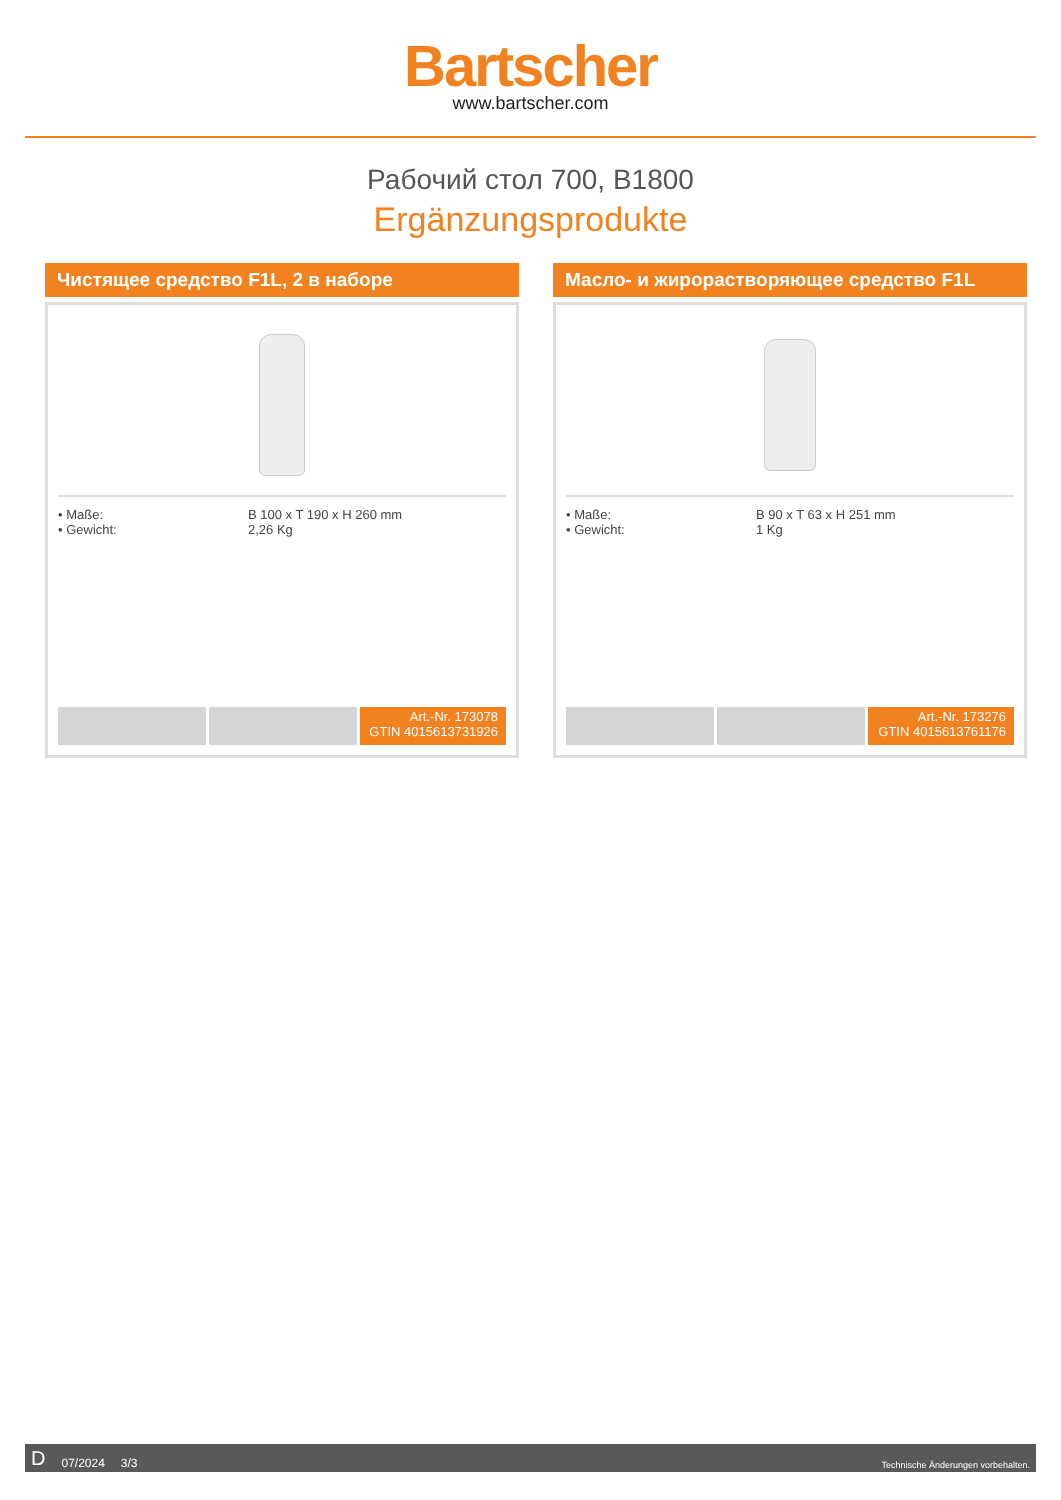Bartscher
www.bartscher.com
Рабочий стол 700, B1800
Ergänzungsprodukte
Чистящее средство F1L, 2 в наборе
• Maße: B 100 x T 190 x H 260 mm
• Gewicht: 2,26 Kg
Art.-Nr. 173078
GTIN 4015613731926
Масло- и жирорастворяющее средство F1L
• Maße: B 90 x T 63 x H 251 mm
• Gewicht: 1 Kg
Art.-Nr. 173276
GTIN 4015613761176
D 07/2024 3/3 Technische Änderungen vorbehalten.